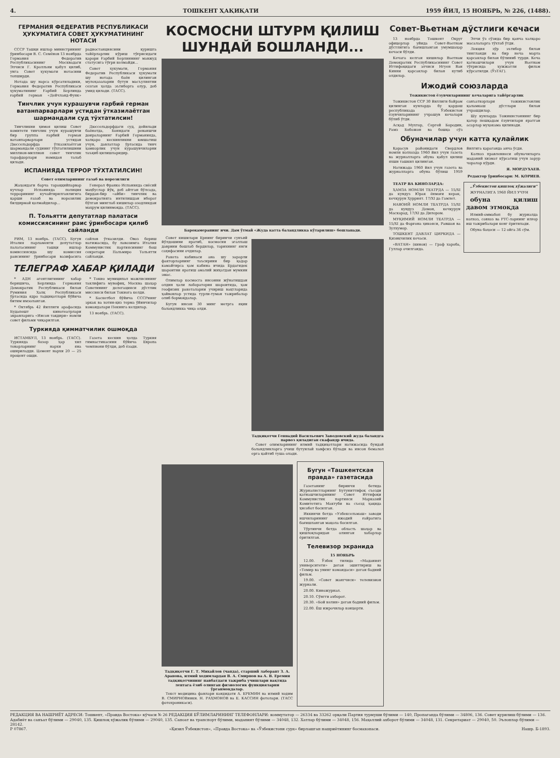4. ТОШКЕНТ ҲАҚИҚАТИ 1959 ЙИЛ, 15 НОЯБРЬ, № 226, (1488).
ГЕРМАНИЯ ФЕДЕРАТИВ РЕСПУБЛИКАСИ ҲУКУМАТИГА СОВЕТ ҲУКУМАТИНИНГ НОТАСИ
СССР Ташқи ишлар министрининг ўринбосари В. С. Семёнов 13 ноябрда Германия Федератив Республикасининг Москвадаги Элчиси Г. Кролльни қабул қилиб, унга Совет ҳукумати нотасини топширди.
Нотада шу нарса кўрсатиладики, Германия Федератив Республикаси ҳукуматининг Ғарбий Берлинда ғарбий герман «Дейчланд-Функ» радиостанциясини қуришга тайёрларлик кўриш тўғрисидаги қарори Ғарбий Берлиннинг мавжуд статусига тўғри келмайди...
Совет ҳукумати, Германия Федератив Республикаси ҳукумати шу нотада баён қилинган мулоҳазаларни бутун масъулиятни сезган ҳолда эътиборга олур, деб умид қилади. (ТАСС).
Тинчлик учун курашувчи ғарбий герман ватанпарварлари устидан ўтказилаётган шармандали суд тўхтатилсин!
Тинчликни ҳимоя қилиш Совет комитети тинчлик учун курашувчи бир группа ғарбий герман ватанпарварлари устидан Дюссельдорфда ўтказилаётган шармандали суднинг тўхтатилишини миллион-миллион совет тинчлик тарафдорлари номидан талаб қилади.
Дюссельдорфдаги суд, дейилади баёнотда, Бонндаги реваншчи доираларнинг Ғарбий Германияда, халқаро кескинликни юмшатиш учун, давлатлар ўртасида тинч ҳамкорлик учун курашувчиларни таъқиб қилишларидир.
ИСПАНИЯДА ТЕРРОР ТЎХТАТИЛСИН!
Совет олимларининг ғазаб ва норозилиги
Жаҳондаги барча тараққийпарвар кучлар Испанияда полиция террорининг кучайтирилганлигига қарши ғазаб ва норозилик билдирмай қолмайдилар...
Генерал Франко Испанияда сиёсий маҳбуслар йўқ, деб айтган бўлсада, бирдан-бир «айби» тинчлик ва демократияга интилишдан иборат бўлган минглаб кишилар озодликдан маҳрум қилинмоқда. (ТАСС).
П. Тольятти депутатлар палатаси комиссиясининг раис ўринбосари қилиб сайланди
РИМ, 13 ноябрь. (ТАСС). Бугун Италия парламенти депутатлар палатасининг ташқи ишлар комиссиясида шу комиссия раисининг ўринбосари вазифасига сайлов ўтказилди. Овоз бериш натижасида, бу лавозимга Италия Коммунистик партиясининг бош секретари Пальмиро Тольятти сайланди.
ТЕЛЕГРАФ ХАБАР ҚИЛАДИ
* АДН агентлигининг хабар беришича, Берлинда Германия Демократик Республикаси билан Руминия Халқ Республикаси ўртасида ядро тадқиқотлари бўйича битим имзоланган.
* Октябрь 42 йиллиги арафасида Будапешт кинотеатрлари экранларига «Инсон тақдири» номли совет фильми чиқарилган.
* Токио муниципал мажлисининг таклифига мувофиқ, Москва шаҳар Советининг делегацияси дўстлик миссияси билан Токиога келди.
* Баскетбол бўйича СССРнинг эркак ва хотин-қиз терма ўйинчилар командалари Пекинга келдилар.
13 ноябрь. (ТАСС).
Туркияда қимматчилик ошмоқда
ИСТАМБУЛ, 13 ноябрь. (ТАСС). Туркияда бозор ҳар хил товарларнинг нархи яна ошириладди. Цемент нархи 20 — 25 процент ошди.
Газета кескин ҳолда Туркия гимнастикасини бўйича Европа чемпиони бўлди, деб ёзади.
КОСМОСНИ ШТУРМ ҚИЛИШ ШУНДАЙ БОШЛАНДИ...
Барокамеранинг ичи. Дам ўтмай «Жуда катта баландликка кўтарилиш» бошланади.
Совет кишилари Ернинг биринчи сунъий йўлдошини яратиб, космосни эгаллаш даврини бошлаб бердилар, тарихнинг янги саҳифасини очдилар.
Ракета кабинаси ана шу зарарли факторларнинг таъсирини бир қадар камайтирса ҳам кабина ичида Ердагидек шароитни яратиш амалий жиҳатдан мумкин эмас.
Олимлар космосга инсонни жўнатишдан олдин ҳали лаборатория шароитида, ҳам геофизик ракеталарни учириш вақтларида ҳайвонлар устида турли-туман тажрибалар олиб бормоқдалар.
Бугун инсон 30 минг метрга яқин баландликка чиқа олди.
Тадқиқотчи Геннадий Васильевич Заводовский жуда баландга парвоз қиладиган скафандр ичида.
Совет олимларининг илмий тадқиқотлари натижасида бундай баландликларга учиш бутунлай хавфсиз бўлади ва инсон бемалол ерга қайтиб туша олади.
Тадқиқотчи Г. Т. Михайлов (чапда), старший лаборант З. А. Аранова, илмий ходимлардан В. А. Смирнов ва А. В. Еремин тадқиқотчининг навбатдаги тажриба учишлари вақтида лентага ёзиб олинган физиологик функцияларни ўрганмоқдалар.
Текст медицина фанлари кандидати А. ЕРЕМИН ва илмий ходим В. СМИРНОВники. Н. РАҲМОНОВ ва Е. КАССИН фотолари. (ТАСС фотохроникаси).
Бугун «Ташкентская правда» газетасида
Газетанинг биринчи бетида Журналистларнинг Бутуниттифоқ съезди қатнашчиларининг Совет Иттифоқи Коммунистик партияси Марказий Комитетига Мактуби ва съезд ҳақида ҳисобот босилган.
Иккинчи бетда «Узбексельмаш» заводи ишчиларининг ижодий ғайратига бағишланган мақола босилган.
Тўртинчи бетда область шаҳар ва қишлоқларидан олинган хабарлар ёритилган.
Телевизор экранида
15 НОЯБРЬ
12.00. Ўзбек тилида «Маданият университети» деган эшиттириш ва «Темир ва унинг командаси» деган бадиий фильм.
19.00. «Совет жангчиси» телевизион журнали.
20.00. Киножурнал.
20.10. Сўнгги ахборот.
20.30. «Бой келин» деган бадиий фильм.
22.00. Ёш ижрочилар концерти.
Совет-Вьетнам дўстлиги кечаси
13 ноябрда Тошкент Округ офицерлар уйида Совет-Вьетнам дўстлигига бағишланган умумшаҳар кечаси бўлди.
Кечага келган кишилар Вьетнам Демократик Республикасининг Совет Иттифоқидаги элчиси Нгуен Ван Кинни қарсаклар билан кутиб олдилар.
Элчи ўз сўзида бир қанча халқаро масалаларга тўхтаб ўтди.
Лекция зўр эътибор билан тингланди ва бир неча марта қарсаклар билан бўлиниб турди. Кеча қатнашчилари учун Вьетнам тўғрисида ҳужжатли фильм кўрсатилди. (ЎзТАГ).
Ижодий союзларда
Тожикистон ёзувчиларининг кечаларига тайёргарлик
Тожикистон ССР 30 йиллиги байрам қилинган кунларда бу қардош республикада Ўзбекистон ёзувчиларининг учрашув кечалари бўлиб ўтди.
Асқад Мухтор, Сергей Бородин, Рамз Бобожон ва бошқа сўз санъаткорлари тожикистонлик қаламкаш дўстлари билан учрашдилар.
Шу кунларда Тожикистоннинг бир қатор пешқадам ёзувчилари яратган асарлар муҳокама қилинади.
Обуначилар учун катта қулайлик
Қорасув районидаги Свердлов номли колхозда 1960 йил учун газета ва журналларга обуна қабул қилиш яхши ташкил қилинган.
Натижада 1960 йил учун газета ва журналларга обуна бўлиш 1959 йилгига қараганда анча ўсди.
Колхоз правлениеси обуначиларга маданий хизмат кўрсатиш учун зарур чоралар кўрди.
Я. МОРДУХАЕВ.
Редактор ўринбосари: М. ҚОРИЕВ.
ТЕАТР ВА КИНОЛАРДА:
ҲАМЗА НОМЛИ ТЕАТРДА — 15/XI да кундуз Юрак ёнмоғи керак, кечқурун Ҳуррият. 17/XI да Гамлет.
НАВОИЙ НОМЛИ ТЕАТРДА 15/XI да кундуз Демон, кечқурун Маскарад, 17/XI да Дилором.
МУҚИМИЙ НОМЛИ ТЕАТРДА — 15/XI да Фарғона ҳикояси, Равшан ва Зулхумор.
ТОШКЕНТ ДАВЛАТ ЦИРКИДА — Қизиқчилик кечаси.
«ВАТАН» (кинои) — Граф хароба, Гуллар очилганда.
„Ўзбекистон қишлоқ хўжалиги"
ЖУРНАЛИГА 1960 ЙИЛ УЧУН
обуна қилиш давом этмоқда
Илмий-оммабоп бу журналда колхоз, совхоз ва РТС-ларнинг илғор иш тажрибалари кенг ёритилади.
Обуна баҳоси — 12 ойга 36 сўм.
РЕДАКЦИЯ ВА НАШРИЁТ АДРЕСИ: Тошкент, «Правда Востока» кўчаси № 26 РЕДАКЦИЯ БЎЛИМЛАРИНИНГ ТЕЛЕФОНЛАРИ: коммутатор — 26334 ва 33262 орқали Партия турмуши бўлими — 140, Пропаганда бўлими — 34806, 136. Совет қурилиш бўлими — 136. Адабиёт ва санъат бўлими — 29040, 135. Қишлоқ хўжалик бўлими — 29040, 135. Саноат ва транспорт бўлими, маданият бўлими — 34048, 132. Хатлар бўлими — 34048, 156. Маҳаллий ахборот бўлими — 34048, 131. Секретариат — 29040, 50. Эълонлар бўлими — 28142.
Р 07867. «Қизил Ўзбекистон», «Правда Востока» ва «Ўзбекистони сурх» бирлашган нашриётининг босмахонаси. Нашр. Б-1893.